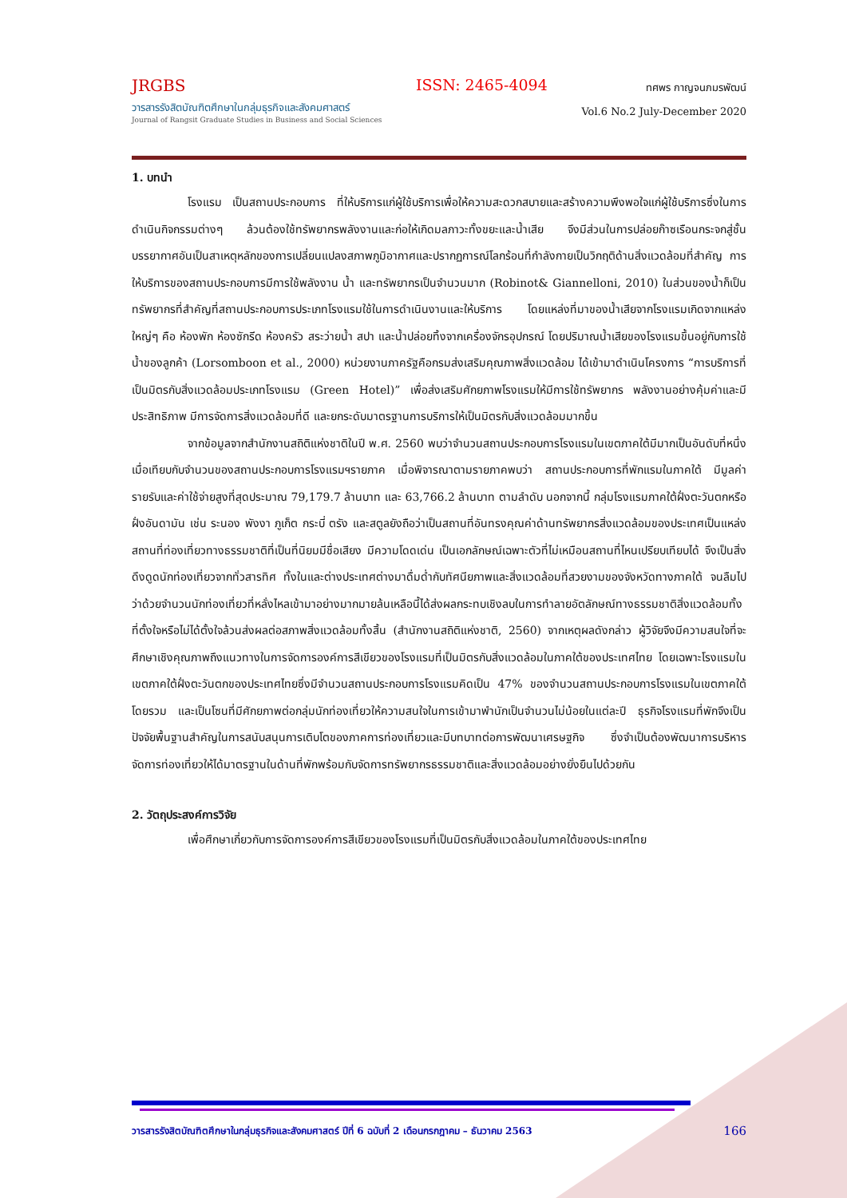JRGBS
วารสารรังสิตบัณฑิตศึกษาในกลุ่มธุรกิจและสังคมศาสตร์
Journal of Rangsit Graduate Studies in Business and Social Sciences
ISSN: 2465-4094
ทศพร กาญจนภมรพัฒน์
Vol.6 No.2 July-December 2020
1. บทนำ
โรงแรม เป็นสถานประกอบการ ที่ให้บริการแก่ผู้ใช้บริการเพื่อให้ความสะดวกสบายและสร้างความพึงพอใจแก่ผู้ใช้บริการซึ่งในการดำเนินกิจกรรมต่างๆ ล้วนต้องใช้ทรัพยากรพลังงานและก่อให้เกิดมลภาวะทั้งขยะและน้ำเสีย จึงมีส่วนในการปล่อยก๊าซเรือนกระจกสู่ชั้นบรรยากาศอันเป็นสาเหตุหลักของการเปลี่ยนแปลงสภาพภูมิอากาศและปรากฏการณ์โลกร้อนที่กำลังกายเป็นวิกฤติด้านสิ่งแวดล้อมที่สำคัญ การให้บริการของสถานประกอบการมีการใช้พลังงาน น้ำ และทรัพยากรเป็นจำนวนมาก (Robinot& Giannelloni, 2010) ในส่วนของน้ำก็เป็นทรัพยากรที่สำคัญที่สถานประกอบการประเภทโรงแรมใช้ในการดำเนินงานและให้บริการ โดยแหล่งที่มาของน้ำเสียจากโรงแรมเกิดจากแหล่งใหญ่ๆ คือ ห้องพัก ห้องซักรีด ห้องครัว สระว่ายน้ำ สปา และน้ำปล่อยทิ้งจากเครื่องจักรอุปกรณ์ โดยปริมาณน้ำเสียของโรงแรมขึ้นอยู่กับการใช้น้ำของลูกค้า (Lorsomboon et al., 2000) หน่วยงานภาครัฐคือกรมส่งเสริมคุณภาพสิ่งแวดล้อม ได้เข้ามาดำเนินโครงการ “การบริการที่เป็นมิตรกับสิ่งแวดล้อมประเภทโรงแรม (Green Hotel)” เพื่อส่งเสริมศักยภาพโรงแรมให้มีการใช้ทรัพยากร พลังงานอย่างคุ้มค่าและมีประสิทธิภาพ มีการจัดการสิ่งแวดล้อมที่ดี และยกระดับมาตรฐานการบริการให้เป็นมิตรกับสิ่งแวดล้อมมากขึ้น
จากข้อมูลจากสำนักงานสถิติแห่งชาติในปี พ.ศ. 2560 พบว่าจำนวนสถานประกอบการโรงแรมในเขตภาคใต้มีมากเป็นอันดับที่หนึ่งเมื่อเทียบกับจำนวนของสถานประกอบการโรงแรมฯรายภาค เมื่อพิจารณาตามรายภาคพบว่า สถานประกอบการที่พักแรมในภาคใต้ มีมูลค่ารายรับและค่าใช้จ่ายสูงที่สุดประมาณ 79,179.7 ล้านบาท และ 63,766.2 ล้านบาท ตามลำดับ นอกจากนี้ กลุ่มโรงแรมภาคใต้ฝั่งตะวันตกหรือฝั่งอันดามัน เช่น ระนอง พังงา ภูเก็ต กระบี่ ตรัง และสตูลยังถือว่าเป็นสถานที่อันทรงคุณค่าด้านทรัพยากรสิ่งแวดล้อมของประเทศเป็นแหล่งสถานที่ท่องเที่ยวทางธรรมชาติที่เป็นที่นิยมมีชื่อเสียง มีความโดดเด่น เป็นเอกลักษณ์เฉพาะตัวที่ไม่เหมือนสถานที่ไหนเปรียบเทียบได้ จึงเป็นสิ่งดึงดูดนักท่องเที่ยวจากทั่วสารทิศ ทั้งในและต่างประเทศต่างมาดื่มด่ำกับทัศนียภาพและสิ่งแวดล้อมที่สวยงามของจังหวัดทางภาคใต้ จนลืมไปว่าด้วยจำนวนนักท่องเที่ยวที่หลั่งไหลเข้ามาอย่างมากมายล้นเหลือนี้ได้ส่งผลกระทบเชิงลบในการทำลายอัตลักษณ์ทางธรรมชาติสิ่งแวดล้อมทั้งที่ตั้งใจหรือไม่ได้ตั้งใจล้วนส่งผลต่อสภาพสิ่งแวดล้อมทั้งสิ้น (สำนักงานสถิติแห่งชาติ, 2560) จากเหตุผลดังกล่าว ผู้วิจัยจึงมีความสนใจที่จะศึกษาเชิงคุณภาพถึงแนวทางในการจัดการองค์การสีเขียวของโรงแรมที่เป็นมิตรกับสิ่งแวดล้อมในภาคใต้ของประเทศไทย โดยเฉพาะโรงแรมในเขตภาคใต้ฝั่งตะวันตกของประเทศไทยซึ่งมีจำนวนสถานประกอบการโรงแรมคิดเป็น 47% ของจำนวนสถานประกอบการโรงแรมในเขตภาคใต้โดยรวม และเป็นโซนที่มีศักยภาพต่อกลุ่มนักท่องเที่ยวให้ความสนใจในการเข้ามาพำนักเป็นจำนวนไม่น้อยในแต่ละปี ธุรกิจโรงแรมที่พักจึงเป็นปัจจัยพื้นฐานสำคัญในการสนับสนุนการเติบโตของภาคการท่องเที่ยวและมีบทบาทต่อการพัฒนาเศรษฐกิจ ซึ่งจำเป็นต้องพัฒนาการบริหารจัดการท่องเที่ยวให้ได้มาตรฐานในด้านที่พักพร้อมกับจัดการทรัพยากรธรรมชาติและสิ่งแวดล้อมอย่างยั่งยืนไปด้วยกัน
2. วัตถุประสงค์การวิจัย
เพื่อศึกษาเกี่ยวกับการจัดการองค์การสีเขียวของโรงแรมที่เป็นมิตรกับสิ่งแวดล้อมในภาคใต้ของประเทศไทย
วารสารรังสิตบัณฑิตศึกษาในกลุ่มธุรกิจและสังคมศาสตร์ ปีที่ 6 ฉบับที่ 2 เดือนกรกฎาคม – ธันวาคม 2563 166